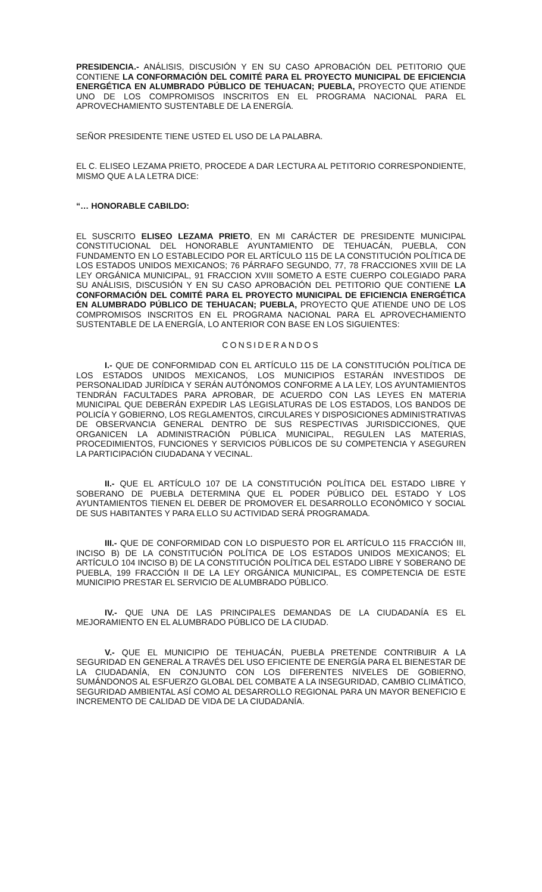PRESIDENCIA.- ANÁLISIS, DISCUSIÓN Y EN SU CASO APROBACIÓN DEL PETITORIO QUE CONTIENE LA CONFORMACIÓN DEL COMITÉ PARA EL PROYECTO MUNICIPAL DE EFICIENCIA ENERGÉTICA EN ALUMBRADO PÚBLICO DE TEHUACAN; PUEBLA, PROYECTO QUE ATIENDE UNO DE LOS COMPROMISOS INSCRITOS EN EL PROGRAMA NACIONAL PARA EL APROVECHAMIENTO SUSTENTABLE DE LA ENERGÍA.
SEÑOR PRESIDENTE TIENE USTED EL USO DE LA PALABRA.
EL C. ELISEO LEZAMA PRIETO, PROCEDE A DAR LECTURA AL PETITORIO CORRESPONDIENTE, MISMO QUE A LA LETRA DICE:
“… HONORABLE CABILDO:
EL SUSCRITO ELISEO LEZAMA PRIETO, EN MI CARÁCTER DE PRESIDENTE MUNICIPAL CONSTITUCIONAL DEL HONORABLE AYUNTAMIENTO DE TEHUACÁN, PUEBLA, CON FUNDAMENTO EN LO ESTABLECIDO POR EL ARTÍCULO 115 DE LA CONSTITUCIÓN POLÍTICA DE LOS ESTADOS UNIDOS MEXICANOS; 76 PÁRRAFO SEGUNDO, 77, 78 FRACCIONES XVIII DE LA LEY ORGÁNICA MUNICIPAL, 91 FRACCION XVIII SOMETO A ESTE CUERPO COLEGIADO PARA SU ANÁLISIS, DISCUSIÓN Y EN SU CASO APROBACIÓN DEL PETITORIO QUE CONTIENE LA CONFORMACIÓN DEL COMITÉ PARA EL PROYECTO MUNICIPAL DE EFICIENCIA ENERGÉTICA EN ALUMBRADO PÚBLICO DE TEHUACAN; PUEBLA, PROYECTO QUE ATIENDE UNO DE LOS COMPROMISOS INSCRITOS EN EL PROGRAMA NACIONAL PARA EL APROVECHAMIENTO SUSTENTABLE DE LA ENERGÍA, LO ANTERIOR CON BASE EN LOS SIGUIENTES:
CONSIDERANDOS
I.- QUE DE CONFORMIDAD CON EL ARTÍCULO 115 DE LA CONSTITUCIÓN POLÍTICA DE LOS ESTADOS UNIDOS MEXICANOS, LOS MUNICIPIOS ESTARÁN INVESTIDOS DE PERSONALIDAD JURÍDICA Y SERÁN AUTÓNOMOS CONFORME A LA LEY, LOS AYUNTAMIENTOS TENDRÁN FACULTADES PARA APROBAR, DE ACUERDO CON LAS LEYES EN MATERIA MUNICIPAL QUE DEBERÁN EXPEDIR LAS LEGISLATURAS DE LOS ESTADOS, LOS BANDOS DE POLICÍA Y GOBIERNO, LOS REGLAMENTOS, CIRCULARES Y DISPOSICIONES ADMINISTRATIVAS DE OBSERVANCIA GENERAL DENTRO DE SUS RESPECTIVAS JURISDICCIONES, QUE ORGANICEN LA ADMINISTRACIÓN PÚBLICA MUNICIPAL, REGULEN LAS MATERIAS, PROCEDIMIENTOS, FUNCIONES Y SERVICIOS PÚBLICOS DE SU COMPETENCIA Y ASEGUREN LA PARTICIPACIÓN CIUDADANA Y VECINAL.
II.- QUE EL ARTÍCULO 107 DE LA CONSTITUCIÓN POLÍTICA DEL ESTADO LIBRE Y SOBERANO DE PUEBLA DETERMINA QUE EL PODER PÚBLICO DEL ESTADO Y LOS AYUNTAMIENTOS TIENEN EL DEBER DE PROMOVER EL DESARROLLO ECONÓMICO Y SOCIAL DE SUS HABITANTES Y PARA ELLO SU ACTIVIDAD SERÁ PROGRAMADA.
III.- QUE DE CONFORMIDAD CON LO DISPUESTO POR EL ARTÍCULO 115 FRACCIÓN III, INCISO B) DE LA CONSTITUCIÓN POLÍTICA DE LOS ESTADOS UNIDOS MEXICANOS; EL ARTÍCULO 104 INCISO B) DE LA CONSTITUCIÓN POLÍTICA DEL ESTADO LIBRE Y SOBERANO DE PUEBLA, 199 FRACCIÓN II DE LA LEY ORGÁNICA MUNICIPAL, ES COMPETENCIA DE ESTE MUNICIPIO PRESTAR EL SERVICIO DE ALUMBRADO PÚBLICO.
IV.- QUE UNA DE LAS PRINCIPALES DEMANDAS DE LA CIUDADANÍA ES EL MEJORAMIENTO EN EL ALUMBRADO PÚBLICO DE LA CIUDAD.
V.- QUE EL MUNICIPIO DE TEHUACÁN, PUEBLA PRETENDE CONTRIBUIR A LA SEGURIDAD EN GENERAL A TRAVÉS DEL USO EFICIENTE DE ENERGÍA PARA EL BIENESTAR DE LA CIUDADANÍA, EN CONJUNTO CON LOS DIFERENTES NIVELES DE GOBIERNO, SUMÁNDONOS AL ESFUERZO GLOBAL DEL COMBATE A LA INSEGURIDAD, CAMBIO CLIMÁTICO, SEGURIDAD AMBIENTAL ASÍ COMO AL DESARROLLO REGIONAL PARA UN MAYOR BENEFICIO E INCREMENTO DE CALIDAD DE VIDA DE LA CIUDADANÍA.